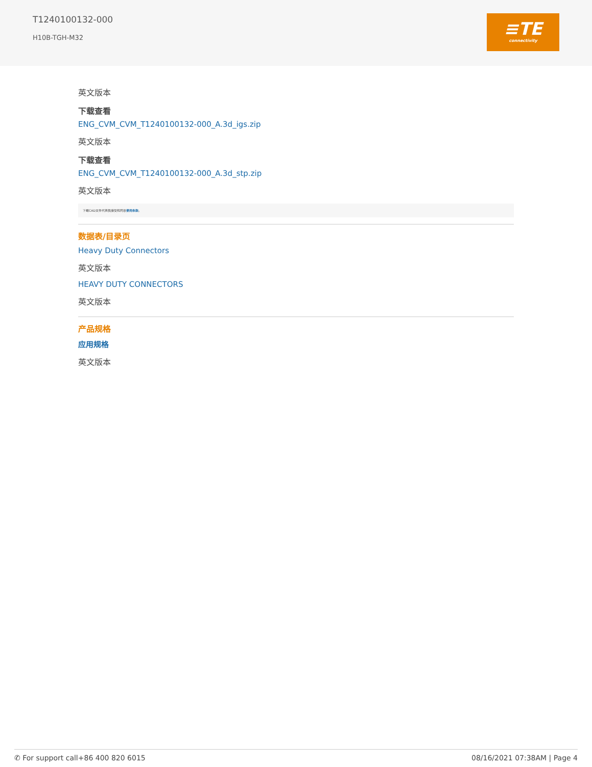T1240100132-000
H10B-TGH-M32
≡TE
connectivity
英文版本
下载查看
ENG_CVM_CVM_T1240100132-000_A.3d_igs.zip
英文版本
下载查看
ENG_CVM_CVM_T1240100132-000_A.3d_stp.zip
英文版本
下载CAD文件代表我接受和同意使用条款。
数据表/目录页
Heavy Duty Connectors
英文版本
HEAVY DUTY CONNECTORS
英文版本
产品规格
应用规格
英文版本
✆ For support call+86 400 820 6015 08/16/2021 07:38AM | Page 4